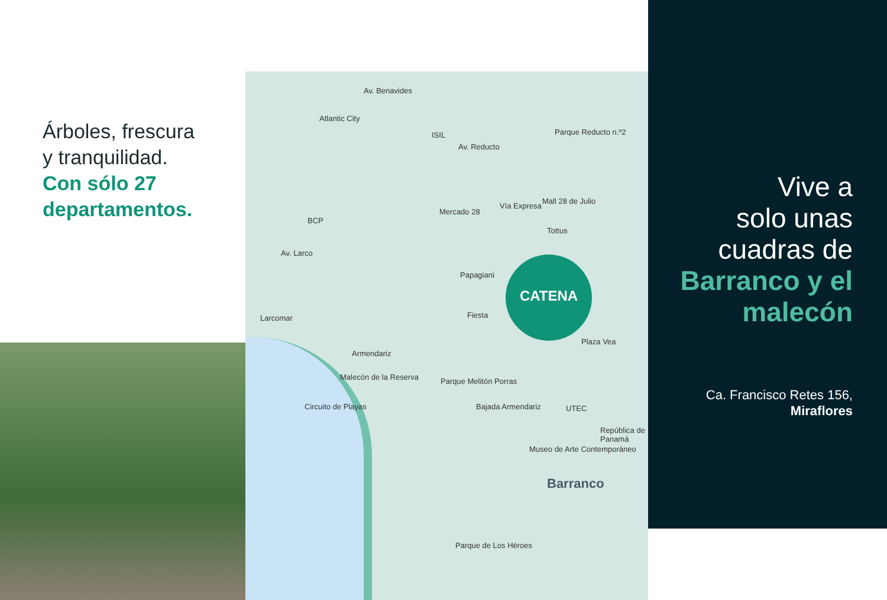Árboles, frescura
y tranquilidad.
Con sólo 27 departamentos.
Av. Benavides
Atlantic City
ISIL
Av. Reducto
Parque Reducto n.º2
BCP
Av. Larco
Mercado 28
Vía Expresa
Mall 28 de Julio
Tottus
Papagiani
Fiesta
Larcomar
Armendariz
Plaza Vea
Parque Melitón Porras
Malecón de la Reserva
Circuito de Playas Bajada Armendariz UTEC
Museo de Arte Contemporáneo
República de Panamá
Barranco
Parque de Los Héroes
CATENA
Vive a
solo unas
cuadras de
Barranco y el malecón
Ca. Francisco Retes 156,
Miraflores